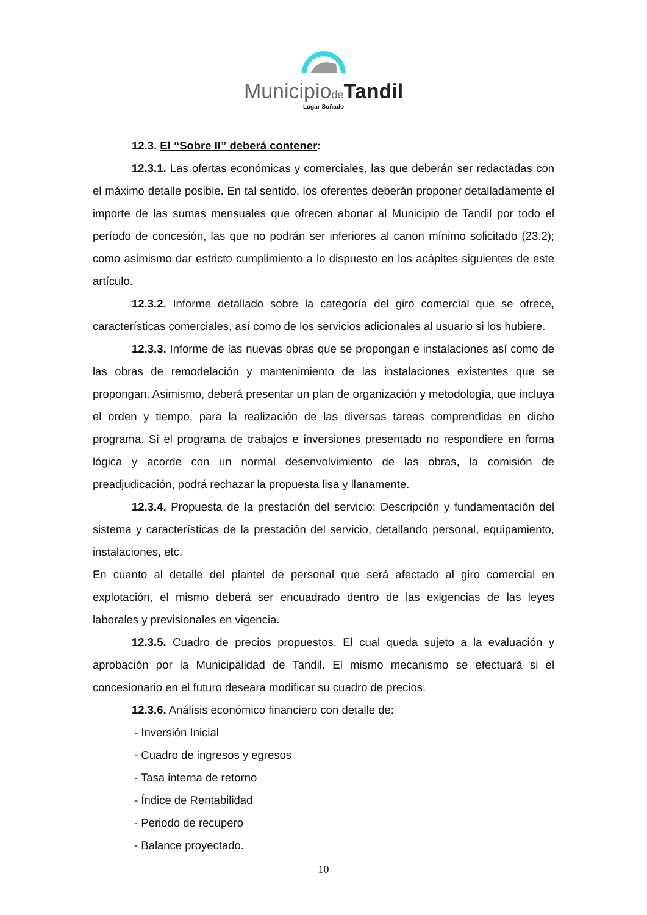Municipiode Tandil
Lugar Soñado
12.3. El “Sobre II” deberá contener:
12.3.1. Las ofertas económicas y comerciales, las que deberán ser redactadas con el máximo detalle posible. En tal sentido, los oferentes deberán proponer detalladamente el importe de las sumas mensuales que ofrecen abonar al Municipio de Tandil por todo el período de concesión, las que no podrán ser inferiores al canon mínimo solicitado (23.2); como asimismo dar estricto cumplimiento a lo dispuesto en los acápites siguientes de este artículo.
12.3.2. Informe detallado sobre la categoría del giro comercial que se ofrece, características comerciales, así como de los servicios adicionales al usuario si los hubiere.
12.3.3. Informe de las nuevas obras que se propongan e instalaciones así como de las obras de remodelación y mantenimiento de las instalaciones existentes que se propongan. Asimismo, deberá presentar un plan de organización y metodología, que incluya el orden y tiempo, para la realización de las diversas tareas comprendidas en dicho programa. Si el programa de trabajos e inversiones presentado no respondiere en forma lógica y acorde con un normal desenvolvimiento de las obras, la comisión de preadjudicación, podrá rechazar la propuesta lisa y llanamente.
12.3.4. Propuesta de la prestación del servicio: Descripción y fundamentación del sistema y características de la prestación del servicio, detallando personal, equipamiento, instalaciones, etc.
En cuanto al detalle del plantel de personal que será afectado al giro comercial en explotación, el mismo deberá ser encuadrado dentro de las exigencias de las leyes laborales y previsionales en vigencia.
12.3.5. Cuadro de precios propuestos. El cual queda sujeto a la evaluación y aprobación por la Municipalidad de Tandil. El mismo mecanismo se efectuará si el concesionario en el futuro deseara modificar su cuadro de precios.
12.3.6. Análisis económico financiero con detalle de:
- Inversión Inicial
- Cuadro de ingresos y egresos
- Tasa interna de retorno
- Índice de Rentabilidad
- Periodo de recupero
- Balance proyectado.
10